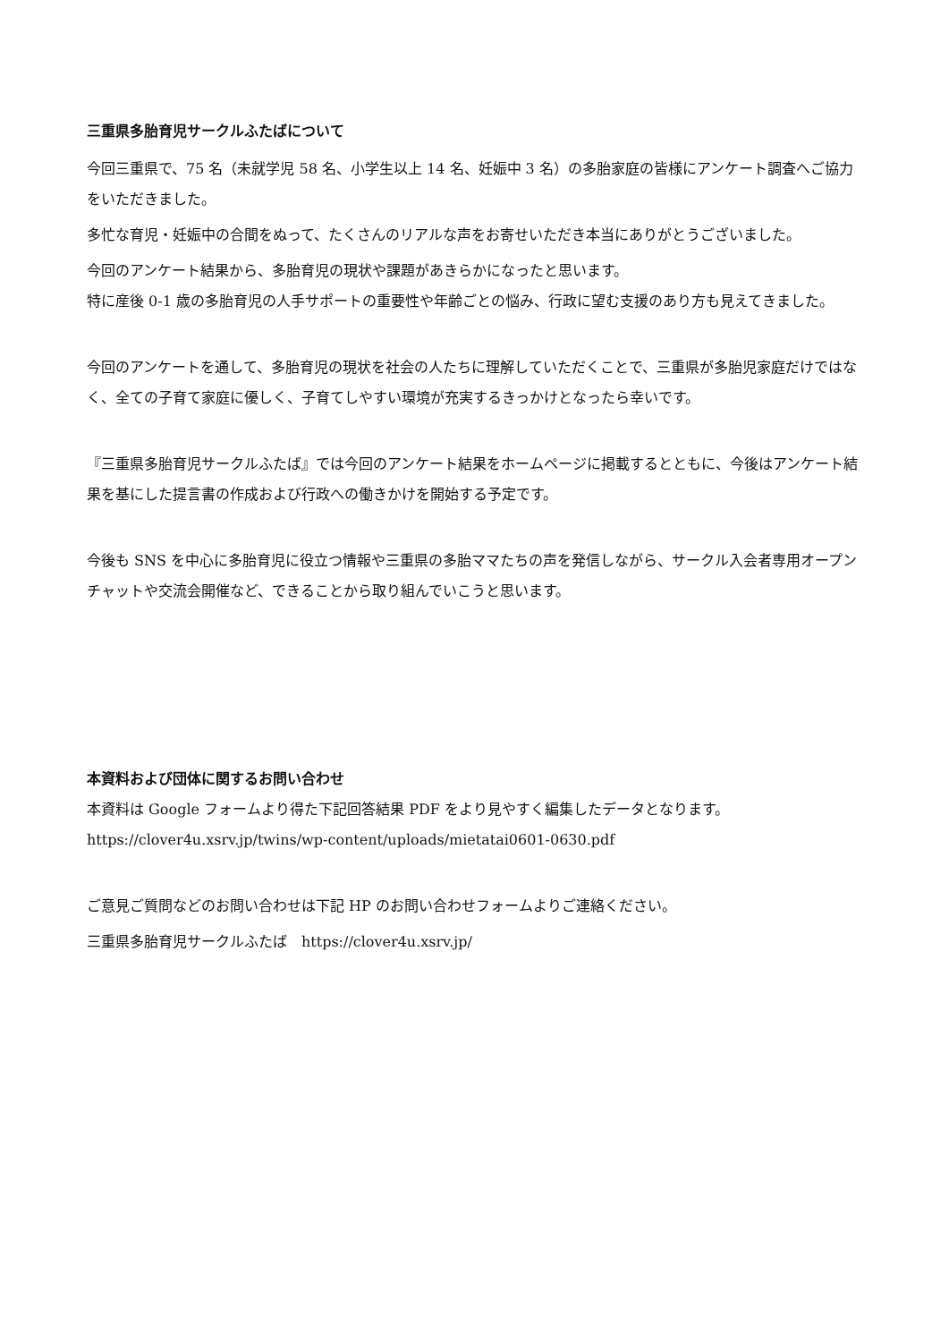三重県多胎育児サークルふたばについて
今回三重県で、75 名（未就学児 58 名、小学生以上 14 名、妊娠中 3 名）の多胎家庭の皆様にアンケート調査へご協力をいただきました。
多忙な育児・妊娠中の合間をぬって、たくさんのリアルな声をお寄せいただき本当にありがとうございました。
今回のアンケート結果から、多胎育児の現状や課題があきらかになったと思います。
特に産後 0-1 歳の多胎育児の人手サポートの重要性や年齢ごとの悩み、行政に望む支援のあり方も見えてきました。
今回のアンケートを通して、多胎育児の現状を社会の人たちに理解していただくことで、三重県が多胎児家庭だけではなく、全ての子育て家庭に優しく、子育てしやすい環境が充実するきっかけとなったら幸いです。
『三重県多胎育児サークルふたば』では今回のアンケート結果をホームページに掲載するとともに、今後はアンケート結果を基にした提言書の作成および行政への働きかけを開始する予定です。
今後も SNS を中心に多胎育児に役立つ情報や三重県の多胎ママたちの声を発信しながら、サークル入会者専用オープンチャットや交流会開催など、できることから取り組んでいこうと思います。
本資料および団体に関するお問い合わせ
本資料は Google フォームより得た下記回答結果 PDF をより見やすく編集したデータとなります。
https://clover4u.xsrv.jp/twins/wp-content/uploads/mietatai0601-0630.pdf
ご意見ご質問などのお問い合わせは下記 HP のお問い合わせフォームよりご連絡ください。
三重県多胎育児サークルふたば　https://clover4u.xsrv.jp/